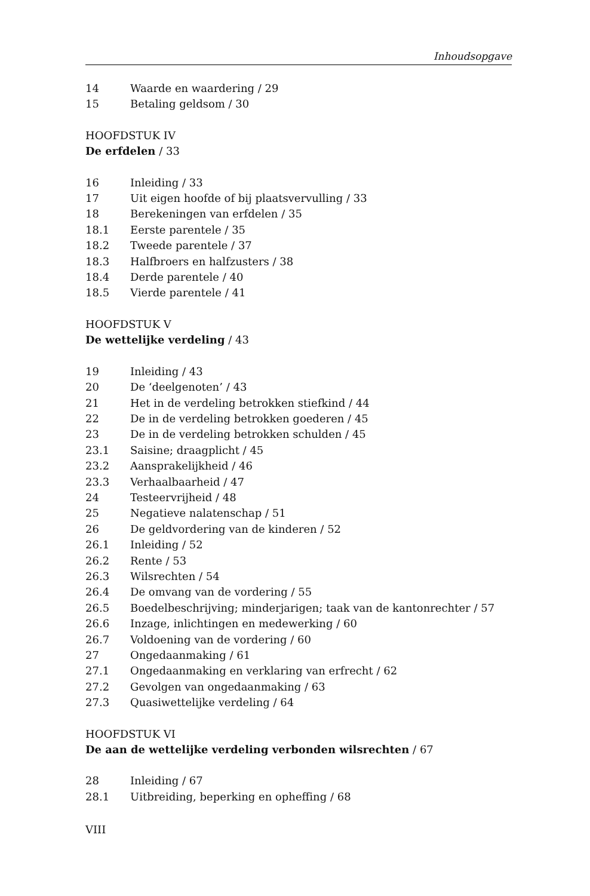Inhoudsopgave
14 Waarde en waardering / 29
15 Betaling geldsom / 30
HOOFDSTUK IV
De erfdelen / 33
16 Inleiding / 33
17 Uit eigen hoofde of bij plaatsvervulling / 33
18 Berekeningen van erfdelen / 35
18.1 Eerste parentele / 35
18.2 Tweede parentele / 37
18.3 Halfbroers en halfzusters / 38
18.4 Derde parentele / 40
18.5 Vierde parentele / 41
HOOFDSTUK V
De wettelijke verdeling / 43
19 Inleiding / 43
20 De ‘deelgenoten’ / 43
21 Het in de verdeling betrokken stiefkind / 44
22 De in de verdeling betrokken goederen / 45
23 De in de verdeling betrokken schulden / 45
23.1 Saisine; draagplicht / 45
23.2 Aansprakelijkheid / 46
23.3 Verhaalbaarheid / 47
24 Testeervrijheid / 48
25 Negatieve nalatenschap / 51
26 De geldvordering van de kinderen / 52
26.1 Inleiding / 52
26.2 Rente / 53
26.3 Wilsrechten / 54
26.4 De omvang van de vordering / 55
26.5 Boedelbeschrijving; minderjarigen; taak van de kantonrechter / 57
26.6 Inzage, inlichtingen en medewerking / 60
26.7 Voldoening van de vordering / 60
27 Ongedaanmaking / 61
27.1 Ongedaanmaking en verklaring van erfrecht / 62
27.2 Gevolgen van ongedaanmaking / 63
27.3 Quasiwettelijke verdeling / 64
HOOFDSTUK VI
De aan de wettelijke verdeling verbonden wilsrechten / 67
28 Inleiding / 67
28.1 Uitbreiding, beperking en opheffing / 68
VIII